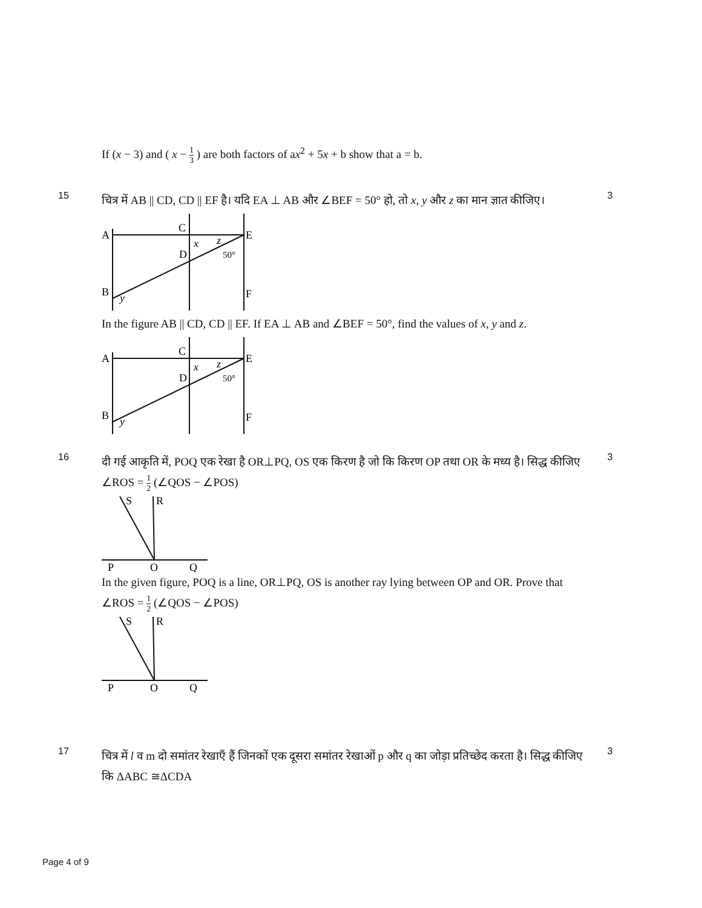If (x − 3) and ( x − 1 3 ) are both factors of ax<sup>2</sup> + 5x + b show that a = b.
15
चित्र में AB || CD, CD || EF है। यदि EA ⊥ AB और ∠BEF = 50° हो, तो x, y और z का मान ज्ञात कीजिए।
A
C
E
D
B
F
x
y
z
50°
In the figure AB || CD, CD || EF. If EA ⊥ AB and ∠BEF = 50°, find the values of x, y and z.
A
C
E
D
B
F
x
y
z
50°
3
16
दी गई आकृति में, POQ एक रेखा है OR⊥PQ, OS एक किरण है जो कि किरण OP तथा OR के मध्य है। सिद्ध कीजिए ∠ROS = 1 2 (∠QOS − ∠POS)
S
R
P
O
Q
In the given figure, POQ is a line, OR⊥PQ, OS is another ray lying between OP and OR. Prove that ∠ROS = 1 2 (∠QOS − ∠POS)
S
R
P
O
Q
3
17
चित्र में l व m दो समांतर रेखाएँ हैं जिनकों एक दूसरा समांतर रेखाओं p और q का जोड़ा प्रतिच्छेद करता है। सिद्ध कीजिए कि ΔABC ≅ΔCDA
3
Page 4 of 9